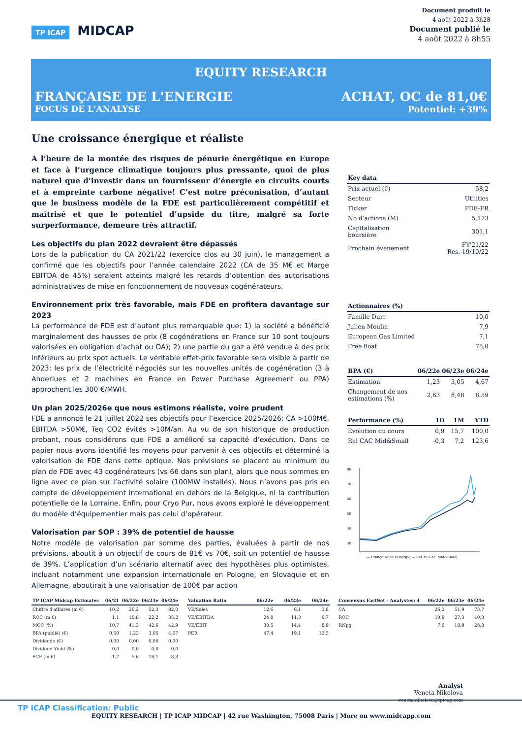TP ICAP MIDCAP
Document produit le
4 août 2022 à 3h28
Document publié le
4 août 2022 à 8h55
EQUITY RESEARCH
FRANÇAISE DE L'ENERGIE ACHAT, OC de 81,0€
FOCUS DE L'ANALYSE Potentiel: +39%
Une croissance énergique et réaliste
A l’heure de la montée des risques de pénurie énergétique en Europe et face à l’urgence climatique toujours plus pressante, quoi de plus naturel que d’investir dans un fournisseur d’énergie en circuits courts et à empreinte carbone négative! C’est notre préconisation, d’autant que le business modèle de la FDE est particulièrement compétitif et maîtrisé et que le potentiel d’upside du titre, malgré sa forte surperformance, demeure très attractif.
Les objectifs du plan 2022 devraient être dépassés
Lors de la publication du CA 2021/22 (exercice clos au 30 juin), le management a confirmé que les objectifs pour l’année calendaire 2022 (CA de 35 M€ et Marge EBITDA de 45%) seraient atteints malgré les retards d’obtention des autorisations administratives de mise en fonctionnement de nouveaux cogénérateurs.
Environnement prix très favorable, mais FDE en profitera davantage sur 2023
La performance de FDE est d’autant plus remarquable que: 1) la société a bénéficié marginalement des hausses de prix (8 cogénérations en France sur 10 sont toujours valorisées en obligation d’achat ou OA); 2) une partie du gaz a été vendue à des prix inférieurs au prix spot actuels. Le véritable effet-prix favorable sera visible à partir de 2023: les prix de l’électricité négociés sur les nouvelles unités de cogénération (3 à Anderlues et 2 machines en France en Power Purchase Agreement ou PPA) approchent les 300 €/MWH.
Un plan 2025/2026e que nous estimons réaliste, voire prudent
FDE a annoncé le 21 juillet 2022 ses objectifs pour l’exercice 2025/2026: CA >100M€, EBITDA >50M€, Teq CO2 évités >10M/an. Au vu de son historique de production probant, nous considérons que FDE a amélioré sa capacité d’exécution. Dans ce papier nous avons identifié les moyens pour parvenir à ces objectifs et déterminé la valorisation de FDE dans cette optique. Nos prévisions se placent au minimum du plan de FDE avec 43 cogénérateurs (vs 66 dans son plan), alors que nous sommes en ligne avec ce plan sur l’activité solaire (100MW installés). Nous n’avons pas pris en compte de développement international en dehors de la Belgique, ni la contribution potentielle de la Lorraine. Enfin, pour Cryo Pur, nous avons exploré le développement du modèle d’équipementier mais pas celui d’opérateur.
Valorisation par SOP : 39% de potentiel de hausse
Notre modèle de valorisation par somme des parties, évaluées à partir de nos prévisions, aboutit à un objectif de cours de 81€ vs 70€, soit un potentiel de hausse de 39%. L’application d’un scénario alternatif avec des hypothèses plus optimistes, incluant notamment une expansion internationale en Pologne, en Slovaquie et en Allemagne, aboutirait à une valorisation de 100€ par action
| Key data | |
| --- | --- |
| Prix actuel (€) | 58,2 |
| Secteur | Utilities |
| Ticker | FDE-FR |
| Nb d’actions (M) | 5,173 |
| Capitalisation boursière | 301,1 |
| Prochain évenement | FY'21/22 Res.-19/10/22 |
| Actionnaires (%) | |
| --- | --- |
| Famille Durr | 10,0 |
| Julien Moulin | 7,9 |
| European Gas Limited | 7,1 |
| Free float | 75,0 |
| BPA (€) | 06/22e | 06/23e | 06/24e |
| --- | --- | --- | --- |
| Estimation | 1,23 | 3,05 | 4,67 |
| Changement de nos estimations (%) | 2,63 | 8,48 | 8,59 |
| Performance (%) | 1D | 1M | YTD |
| --- | --- | --- | --- |
| Evolution du cours | 0,9 | 15,7 | 100,0 |
| Rel CAC Mid&Small | -0,3 | 7,2 | 123,6 |
80
70
60
50
40
30
— Française de l'Energie — Rel. to CAC Mid&Small
| TP ICAP Midcap Estimates | 06/21 | 06/22e | 06/23e | 06/24e |
| --- | --- | --- | --- | --- |
| Chiffre d'affaires (m €) | 10,2 | 26,2 | 52,3 | 82,0 |
| ROC (m €) | 1,1 | 10,8 | 22,2 | 35,2 |
| MOC (%) | 10,7 | 41,3 | 42,6 | 42,9 |
| BPA (publié) (€) | 0,50 | 1,23 | 3,05 | 4,67 |
| Dividende (€) | 0,00 | 0,00 | 0,00 | 0,00 |
| Dividend Yield (%) | 0,0 | 0,0 | 0,0 | 0,0 |
| FCF (m €) | -1,7 | 5,6 | 18,1 | 8,3 |
| Valuation Ratio | 06/22e | 06/23e | 06/24e |
| --- | --- | --- | --- |
| VE/Sales | 12,6 | 6,1 | 3,8 |
| VE/EBITDA | 24,8 | 11,3 | 6,7 |
| VE/EBIT | 30,5 | 14,4 | 8,9 |
| PER | 47,4 | 19,1 | 12,5 |
| Consensus FactSet - Analystes: 4 | 06/22e | 06/23e | 06/24e |
| --- | --- | --- | --- |
| CA | 26,2 | 51,9 | 73,7 |
| ROC | 10,9 | 27,3 | 40,3 |
| RNpg | 7,0 | 18,9 | 28,8 |
Analyst
Veneta Nikolova
veneta.nikolova@tpicap.com
TP ICAP Classification: Public
EQUITY RESEARCH | TP ICAP MIDCAP | 42 rue Washington, 75008 Paris | More on www.midcapp.com